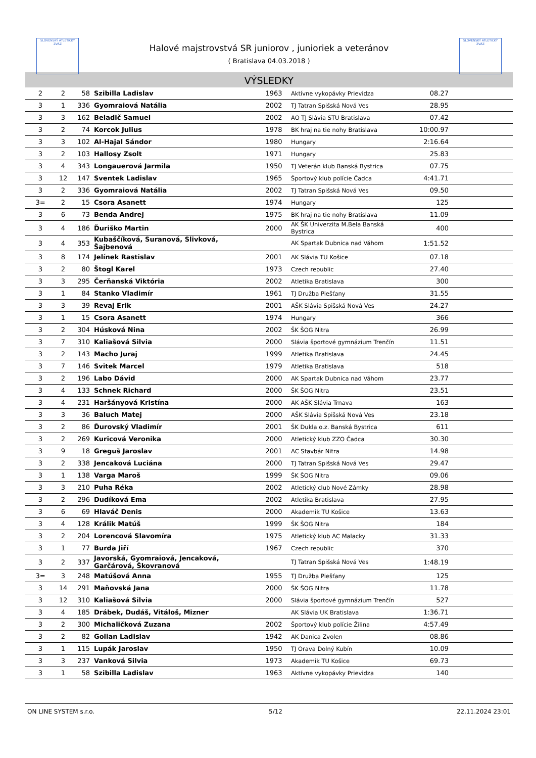SLOVENSKÝ ATLETICKÝ ZVÄZ
SLOVENSKÝ ATLETICKÝ ZVÄZ
Halové majstrovstvá SR juniorov , junioriek a veteránov
( Bratislava 04.03.2018 )
VÝSLEDKY
| 2 | 2 | 58 | Szibilla Ladislav | 1963 | Aktívne vykopávky Prievidza | 08.27 | |
| 3 | 1 | 336 | Gyomraiová Natália | 2002 | TJ Tatran Spišská Nová Ves | 28.95 | |
| 3 | 3 | 162 | Beladič Samuel | 2002 | AO TJ Slávia STU Bratislava | 07.42 | |
| 3 | 2 | 74 | Korcok Julius | 1978 | BK hraj na tie nohy Bratislava | 10:00.97 | |
| 3 | 3 | 102 | Al-Hajal Sándor | 1980 | Hungary | 2:16.64 | |
| 3 | 2 | 103 | Hallosy Zsolt | 1971 | Hungary | 25.83 | |
| 3 | 4 | 343 | Longauerová Jarmila | 1950 | TJ Veterán klub Banská Bystrica | 07.75 | |
| 3 | 12 | 147 | Sventek Ladislav | 1965 | Športový klub polície Čadca | 4:41.71 | |
| 3 | 2 | 336 | Gyomraiová Natália | 2002 | TJ Tatran Spišská Nová Ves | 09.50 | |
| 3= | 2 | 15 | Csora Asanett | 1974 | Hungary | 125 | |
| 3 | 6 | 73 | Benda Andrej | 1975 | BK hraj na tie nohy Bratislava | 11.09 | |
| 3 | 4 | 186 | Ďuriško Martin | 2000 | AK ŠK Univerzita M.Bela Banská Bystrica | 400 | |
| 3 | 4 | 353 | Kubaščíková, Suranová, Slivková, Šajbenová | | AK Spartak Dubnica nad Váhom | 1:51.52 | |
| 3 | 8 | 174 | Jelínek Rastislav | 2001 | AK Slávia TU Košice | 07.18 | |
| 3 | 2 | 80 | Štogl Karel | 1973 | Czech republic | 27.40 | |
| 3 | 3 | 295 | Čerňanská Viktória | 2002 | Atletika Bratislava | 300 | |
| 3 | 1 | 84 | Stanko Vladimír | 1961 | TJ Družba Piešťany | 31.55 | |
| 3 | 3 | 39 | Revaj Erik | 2001 | AŠK Slávia Spišská Nová Ves | 24.27 | |
| 3 | 1 | 15 | Csora Asanett | 1974 | Hungary | 366 | |
| 3 | 2 | 304 | Húsková Nina | 2002 | ŠK ŠOG Nitra | 26.99 | |
| 3 | 7 | 310 | Kaliašová Silvia | 2000 | Slávia športové gymnázium Trenčín | 11.51 | |
| 3 | 2 | 143 | Macho Juraj | 1999 | Atletika Bratislava | 24.45 | |
| 3 | 7 | 146 | Svitek Marcel | 1979 | Atletika Bratislava | 518 | |
| 3 | 2 | 196 | Labo Dávid | 2000 | AK Spartak Dubnica nad Váhom | 23.77 | |
| 3 | 4 | 133 | Schnek Richard | 2000 | ŠK ŠOG Nitra | 23.51 | |
| 3 | 4 | 231 | Haršányová Kristína | 2000 | AK AŠK Slávia Trnava | 163 | |
| 3 | 3 | 36 | Baluch Matej | 2000 | AŠK Slávia Spišská Nová Ves | 23.18 | |
| 3 | 2 | 86 | Ďurovský Vladimír | 2001 | ŠK Dukla o.z. Banská Bystrica | 611 | |
| 3 | 2 | 269 | Kuricová Veronika | 2000 | Atletický klub ZZO Čadca | 30.30 | |
| 3 | 9 | 18 | Greguš Jaroslav | 2001 | AC Stavbár Nitra | 14.98 | |
| 3 | 2 | 338 | Jencaková Luciána | 2000 | TJ Tatran Spišská Nová Ves | 29.47 | |
| 3 | 1 | 138 | Varga Maroš | 1999 | ŠK ŠOG Nitra | 09.06 | |
| 3 | 3 | 210 | Puha Réka | 2002 | Atletický club Nové Zámky | 28.98 | |
| 3 | 2 | 296 | Dudíková Ema | 2002 | Atletika Bratislava | 27.95 | |
| 3 | 6 | 69 | Hlaváč Denis | 2000 | Akademik TU Košice | 13.63 | |
| 3 | 4 | 128 | Králik Matúš | 1999 | ŠK ŠOG Nitra | 184 | |
| 3 | 2 | 204 | Lorencová Slavomíra | 1975 | Atletický klub AC Malacky | 31.33 | |
| 3 | 1 | 77 | Burda Jiří | 1967 | Czech republic | 370 | |
| 3 | 2 | 337 | Javorská, Gyomraiová, Jencaková, Garčárová, Škovranová | | TJ Tatran Spišská Nová Ves | 1:48.19 | |
| 3= | 3 | 248 | Matúšová Anna | 1955 | TJ Družba Piešťany | 125 | |
| 3 | 14 | 291 | Maňovská Jana | 2000 | ŠK ŠOG Nitra | 11.78 | |
| 3 | 12 | 310 | Kaliašová Silvia | 2000 | Slávia športové gymnázium Trenčín | 527 | |
| 3 | 4 | 185 | Drábek, Dudáš, Vitáloš, Mizner | | AK Slávia UK Bratislava | 1:36.71 | |
| 3 | 2 | 300 | Michaličková Zuzana | 2002 | Športový klub polície Žilina | 4:57.49 | |
| 3 | 2 | 82 | Golian Ladislav | 1942 | AK Danica Zvolen | 08.86 | |
| 3 | 1 | 115 | Lupák Jaroslav | 1950 | TJ Orava Dolný Kubín | 10.09 | |
| 3 | 3 | 237 | Vanková Silvia | 1973 | Akademik TU Košice | 69.73 | |
| 3 | 1 | 58 | Szibilla Ladislav | 1963 | Aktívne vykopávky Prievidza | 140 | |
ON LINE SYSTEM s.r.o. 5/12 22.11.2024 23:01